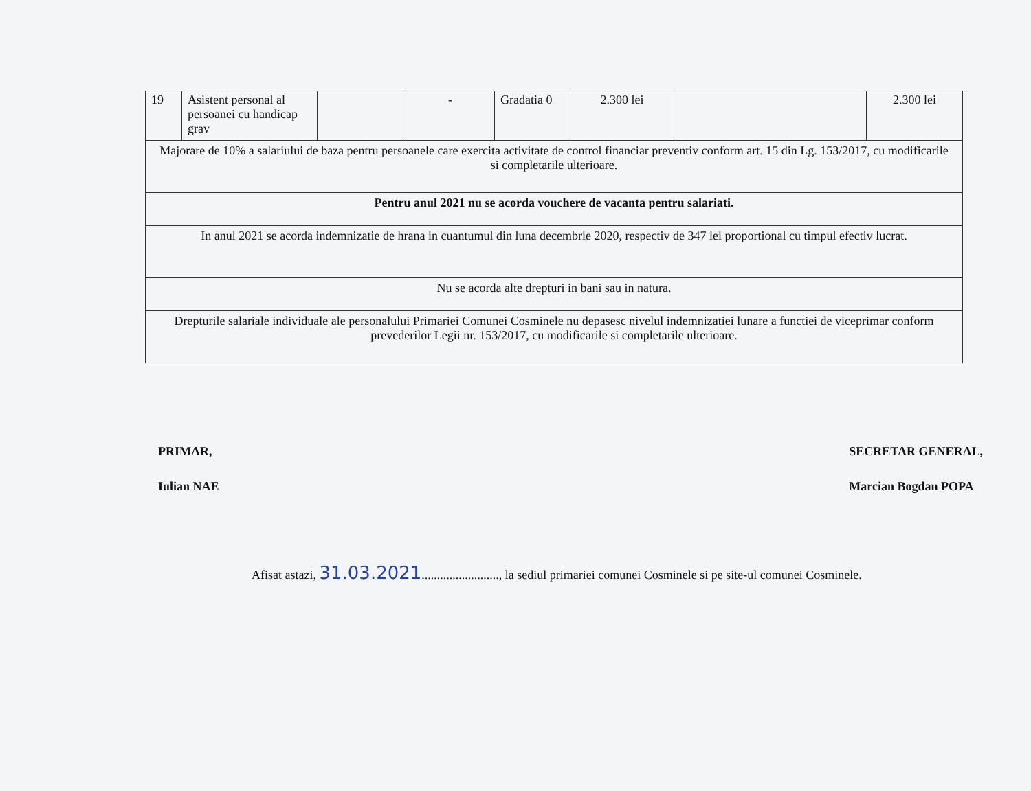| 19 | Asistent personal al persoanei cu handicap grav | | - | Gradatia 0 | 2.300 lei | | 2.300 lei |
| Majorare de 10% a salariului de baza pentru persoanele care exercita activitate de control financiar preventiv conform art. 15 din Lg. 153/2017, cu modificarile si completarile ulterioare. | | | | | | | |
| Pentru anul 2021 nu se acorda vouchere de vacanta pentru salariati. | | | | | | | |
| In anul 2021 se acorda indemnizatie de hrana in cuantumul din luna decembrie 2020, respectiv de 347 lei proportional cu timpul efectiv lucrat. | | | | | | | |
| Nu se acorda alte drepturi in bani sau in natura. | | | | | | | |
| Drepturile salariale individuale ale personalului Primariei Comunei Cosminele nu depasesc nivelul indemnizatiei lunare a functiei de viceprimar conform prevederilor Legii nr. 153/2017, cu modificarile si completarile ulterioare. | | | | | | | |
PRIMAR,
Iulian NAE
SECRETAR GENERAL,
Marcian Bogdan POPA
Afisat astazi, 31.03.2021........................., la sediul primariei comunei Cosminele si pe site-ul comunei Cosminele.